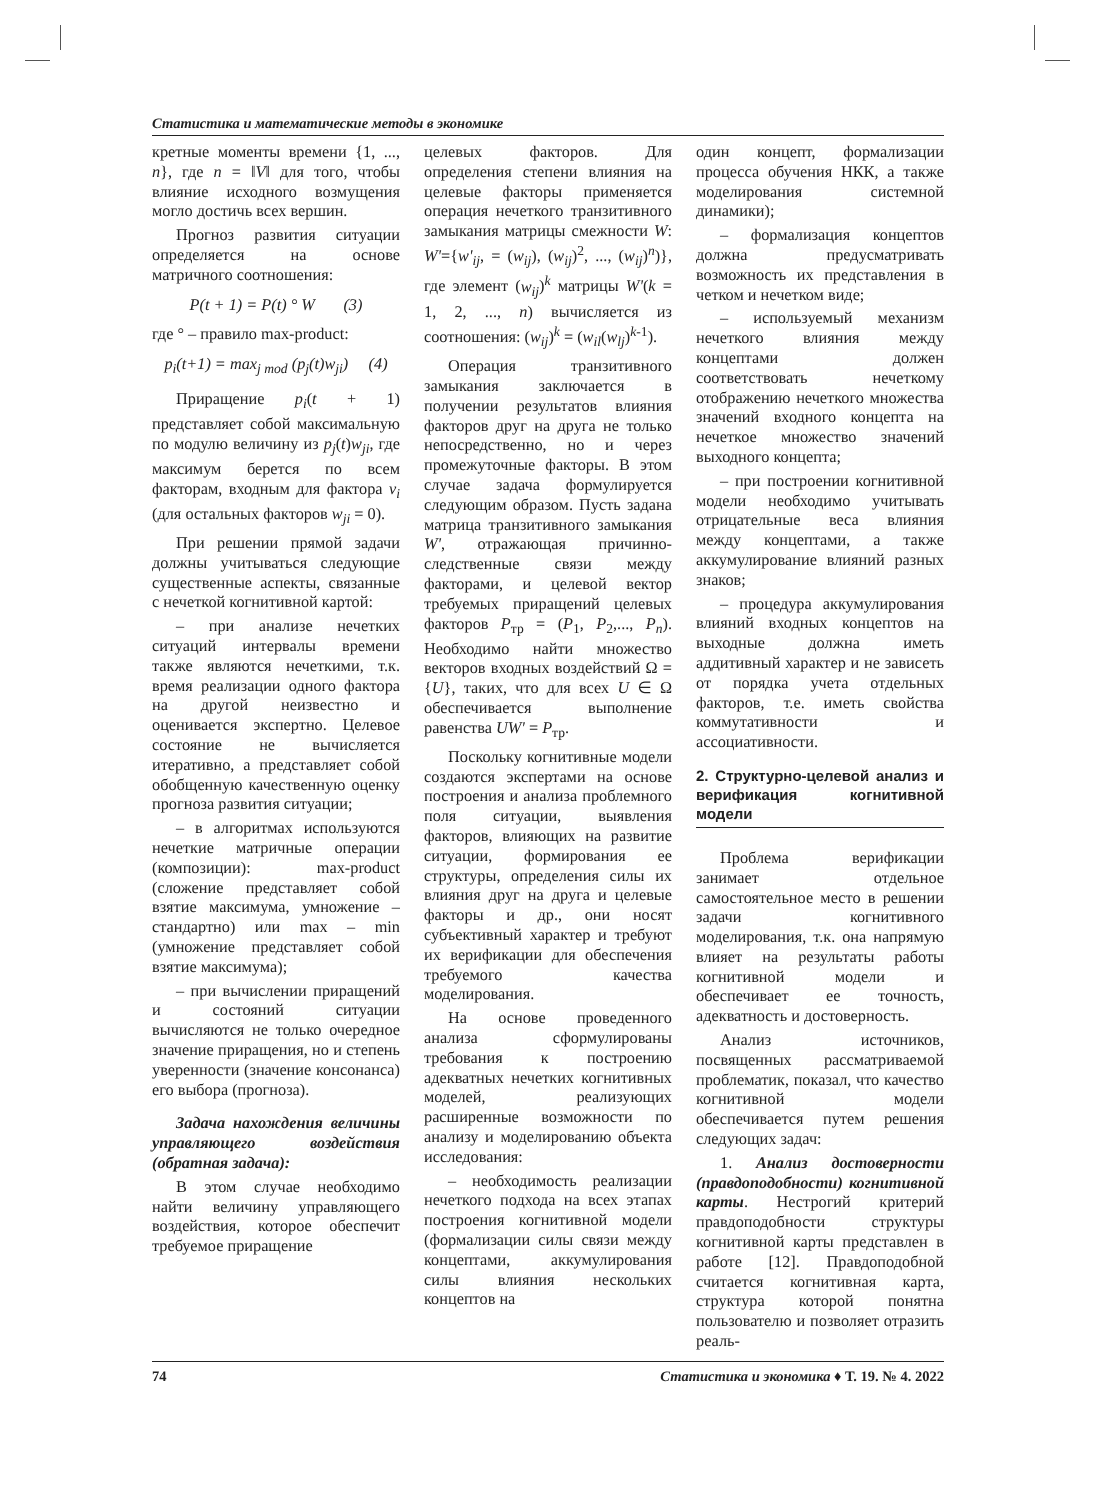Статистика и математические методы в экономике
кретные моменты времени {1, ..., n}, где n = ‖V‖ для того, чтобы влияние исходного возмущения могло достичь всех вершин.
Прогноз развития ситуации определяется на основе матричного соотношения:
P(t + 1) = P(t) ° W (3)
где ° – правило max-product:
p<sub>i</sub>(t+1) = max<sub>j mod</sub> (p<sub>j</sub>(t)w<sub>ji</sub>) (4)
Приращение p<sub>i</sub>(t + 1) представляет собой максимальную по модулю величину из p<sub>j</sub>(t)w<sub>ji</sub>, где максимум берется по всем факторам, входным для фактора v<sub>i</sub> (для остальных факторов w<sub>ji</sub> = 0).
При решении прямой задачи должны учитываться следующие существенные аспекты, связанные с нечеткой когнитивной картой:
– при анализе нечетких ситуаций интервалы времени также являются нечеткими, т.к. время реализации одного фактора на другой неизвестно и оценивается экспертно. Целевое состояние не вычисляется итеративно, а представляет собой обобщенную качественную оценку прогноза развития ситуации;
– в алгоритмах используются нечеткие матричные операции (композиции): max-product (сложение представляет собой взятие максимума, умножение – стандартно) или max – min (умножение представляет собой взятие максимума);
– при вычислении приращений и состояний ситуации вычисляются не только очередное значение приращения, но и степень уверенности (значение консонанса) его выбора (прогноза).
Задача нахождения величины управляющего воздействия (обратная задача):
В этом случае необходимо найти величину управляющего воздействия, которое обеспечит требуемое приращение
целевых факторов. Для определения степени влияния на целевые факторы применяется операция нечеткого транзитивного замыкания матрицы смежности W: W'={w'<sub>ij</sub>, = (w<sub>ij</sub>), (w<sub>ij</sub>)<sup>2</sup>, ..., (w<sub>ij</sub>)<sup>n</sup>)}, где элемент (w<sub>ij</sub>)<sup>k</sup> матрицы W'(k = 1, 2, ..., n) вычисляется из соотношения: (w<sub>ij</sub>)<sup>k</sup> = (w<sub>il</sub>(w<sub>lj</sub>)<sup>k-1</sup>).
Операция транзитивного замыкания заключается в получении результатов влияния факторов друг на друга не только непосредственно, но и через промежуточные факторы. В этом случае задача формулируется следующим образом. Пусть задана матрица транзитивного замыкания W', отражающая причинно-следственные связи между факторами, и целевой вектор требуемых приращений целевых факторов P<sub>тр</sub> = (P<sub>1</sub>, P<sub>2</sub>,..., P<sub>n</sub>). Необходимо найти множество векторов входных воздействий Ω = {U}, таких, что для всех U ∈ Ω обеспечивается выполнение равенства UW' = P<sub>тр</sub>.
Поскольку когнитивные модели создаются экспертами на основе построения и анализа проблемного поля ситуации, выявления факторов, влияющих на развитие ситуации, формирования ее структуры, определения силы их влияния друг на друга и целевые факторы и др., они носят субъективный характер и требуют их верификации для обеспечения требуемого качества моделирования.
На основе проведенного анализа сформулированы требования к построению адекватных нечетких когнитивных моделей, реализующих расширенные возможности по анализу и моделированию объекта исследования:
– необходимость реализации нечеткого подхода на всех этапах построения когнитивной модели (формализации силы связи между концептами, аккумулирования силы влияния нескольких концептов на
один концепт, формализации процесса обучения НКК, а также моделирования системной динамики);
– формализация концептов должна предусматривать возможность их представления в четком и нечетком виде;
– используемый механизм нечеткого влияния между концептами должен соответствовать нечеткому отображению нечеткого множества значений входного концепта на нечеткое множество значений выходного концепта;
– при построении когнитивной модели необходимо учитывать отрицательные веса влияния между концептами, а также аккумулирование влияний разных знаков;
– процедура аккумулирования влияний входных концептов на выходные должна иметь аддитивный характер и не зависеть от порядка учета отдельных факторов, т.е. иметь свойства коммутативности и ассоциативности.
2. Структурно-целевой анализ и верификация когнитивной модели
Проблема верификации занимает отдельное самостоятельное место в решении задачи когнитивного моделирования, т.к. она напрямую влияет на результаты работы когнитивной модели и обеспечивает ее точность, адекватность и достоверность.
Анализ источников, посвященных рассматриваемой проблематик, показал, что качество когнитивной модели обеспечивается путем решения следующих задач:
1. Анализ достоверности (правдоподобности) когнитивной карты. Нестрогий критерий правдоподобности структуры когнитивной карты представлен в работе [12]. Правдоподобной считается когнитивная карта, структура которой понятна пользователю и позволяет отразить реаль-
74 Статистика и экономика ♦ Т. 19. № 4. 2022